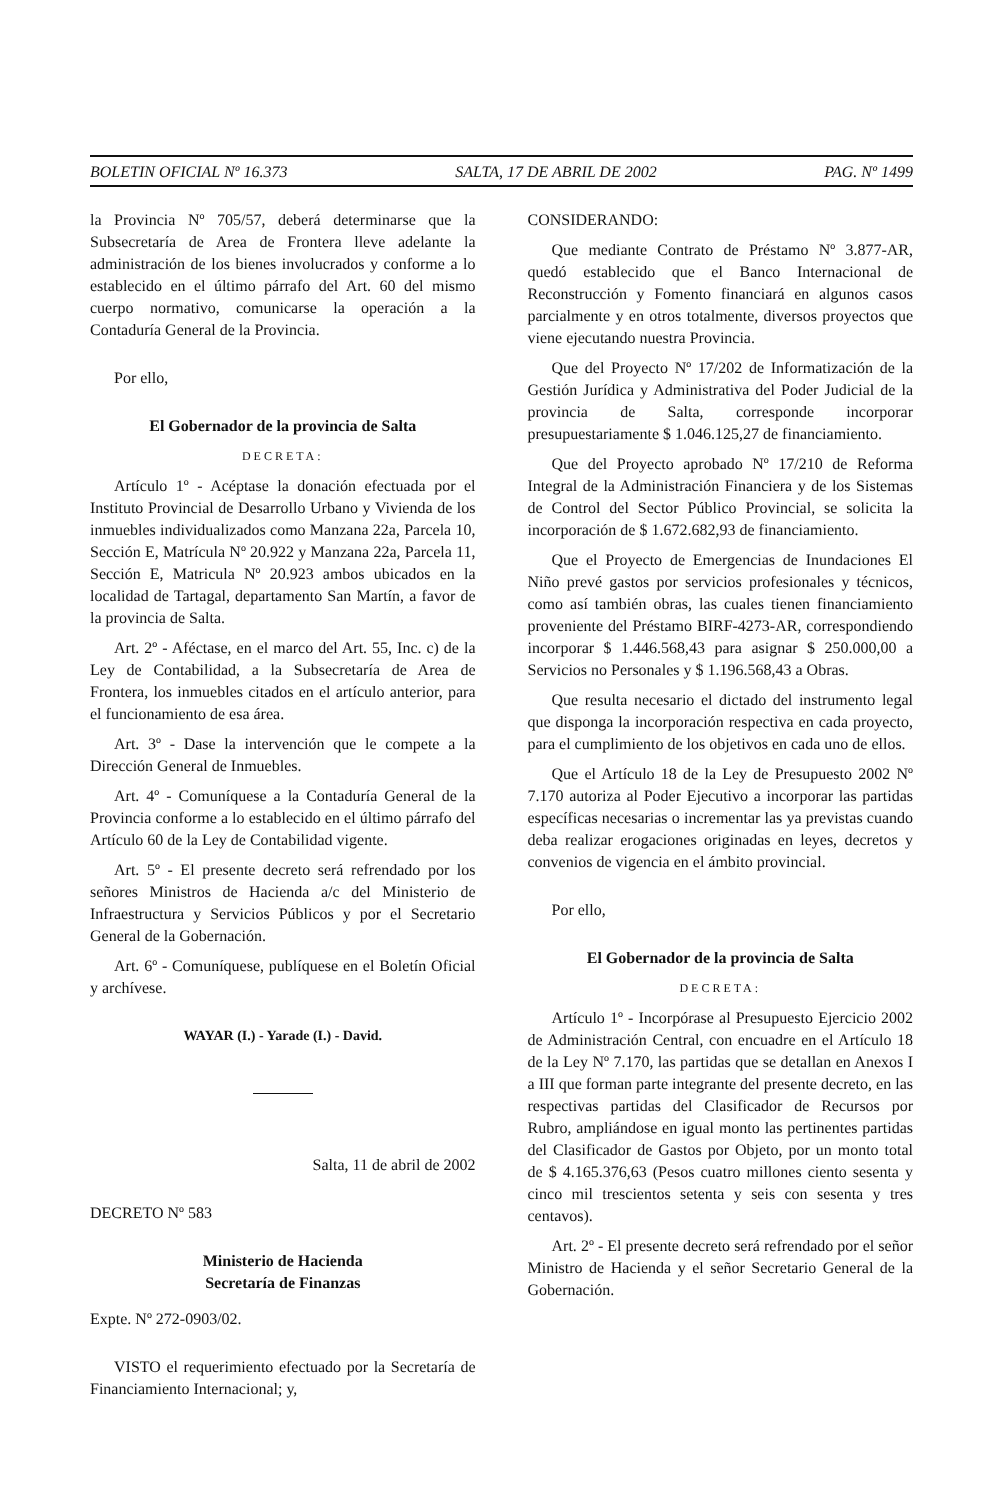BOLETIN OFICIAL Nº 16.373 SALTA, 17 DE ABRIL DE 2002 PAG. Nº 1499
la Provincia Nº 705/57, deberá determinarse que la Subsecretaría de Area de Frontera lleve adelante la administración de los bienes involucrados y conforme a lo establecido en el último párrafo del Art. 60 del mismo cuerpo normativo, comunicarse la operación a la Contaduría General de la Provincia.
Por ello,
El Gobernador de la provincia de Salta
DECRETA:
Artículo 1º - Acéptase la donación efectuada por el Instituto Provincial de Desarrollo Urbano y Vivienda de los inmuebles individualizados como Manzana 22a, Parcela 10, Sección E, Matrícula Nº 20.922 y Manzana 22a, Parcela 11, Sección E, Matricula Nº 20.923 ambos ubicados en la localidad de Tartagal, departamento San Martín, a favor de la provincia de Salta.
Art. 2º - Aféctase, en el marco del Art. 55, Inc. c) de la Ley de Contabilidad, a la Subsecretaría de Area de Frontera, los inmuebles citados en el artículo anterior, para el funcionamiento de esa área.
Art. 3º - Dase la intervención que le compete a la Dirección General de Inmuebles.
Art. 4º - Comuníquese a la Contaduría General de la Provincia conforme a lo establecido en el último párrafo del Artículo 60 de la Ley de Contabilidad vigente.
Art. 5º - El presente decreto será refrendado por los señores Ministros de Hacienda a/c del Ministerio de Infraestructura y Servicios Públicos y por el Secretario General de la Gobernación.
Art. 6º - Comuníquese, publíquese en el Boletín Oficial y archívese.
WAYAR (I.) - Yarade (I.) - David.
Salta, 11 de abril de 2002
DECRETO Nº 583
Ministerio de Hacienda
Secretaría de Finanzas
Expte. Nº 272-0903/02.
VISTO el requerimiento efectuado por la Secretaría de Financiamiento Internacional; y,
CONSIDERANDO:
Que mediante Contrato de Préstamo Nº 3.877-AR, quedó establecido que el Banco Internacional de Reconstrucción y Fomento financiará en algunos casos parcialmente y en otros totalmente, diversos proyectos que viene ejecutando nuestra Provincia.
Que del Proyecto Nº 17/202 de Informatización de la Gestión Jurídica y Administrativa del Poder Judicial de la provincia de Salta, corresponde incorporar presupuestariamente $ 1.046.125,27 de financiamiento.
Que del Proyecto aprobado Nº 17/210 de Reforma Integral de la Administración Financiera y de los Sistemas de Control del Sector Público Provincial, se solicita la incorporación de $ 1.672.682,93 de financiamiento.
Que el Proyecto de Emergencias de Inundaciones El Niño prevé gastos por servicios profesionales y técnicos, como así también obras, las cuales tienen financiamiento proveniente del Préstamo BIRF-4273-AR, correspondiendo incorporar $ 1.446.568,43 para asignar $ 250.000,00 a Servicios no Personales y $ 1.196.568,43 a Obras.
Que resulta necesario el dictado del instrumento legal que disponga la incorporación respectiva en cada proyecto, para el cumplimiento de los objetivos en cada uno de ellos.
Que el Artículo 18 de la Ley de Presupuesto 2002 Nº 7.170 autoriza al Poder Ejecutivo a incorporar las partidas específicas necesarias o incrementar las ya previstas cuando deba realizar erogaciones originadas en leyes, decretos y convenios de vigencia en el ámbito provincial.
Por ello,
El Gobernador de la provincia de Salta
DECRETA:
Artículo 1º - Incorpórase al Presupuesto Ejercicio 2002 de Administración Central, con encuadre en el Artículo 18 de la Ley Nº 7.170, las partidas que se detallan en Anexos I a III que forman parte integrante del presente decreto, en las respectivas partidas del Clasificador de Recursos por Rubro, ampliándose en igual monto las pertinentes partidas del Clasificador de Gastos por Objeto, por un monto total de $ 4.165.376,63 (Pesos cuatro millones ciento sesenta y cinco mil trescientos setenta y seis con sesenta y tres centavos).
Art. 2º - El presente decreto será refrendado por el señor Ministro de Hacienda y el señor Secretario General de la Gobernación.